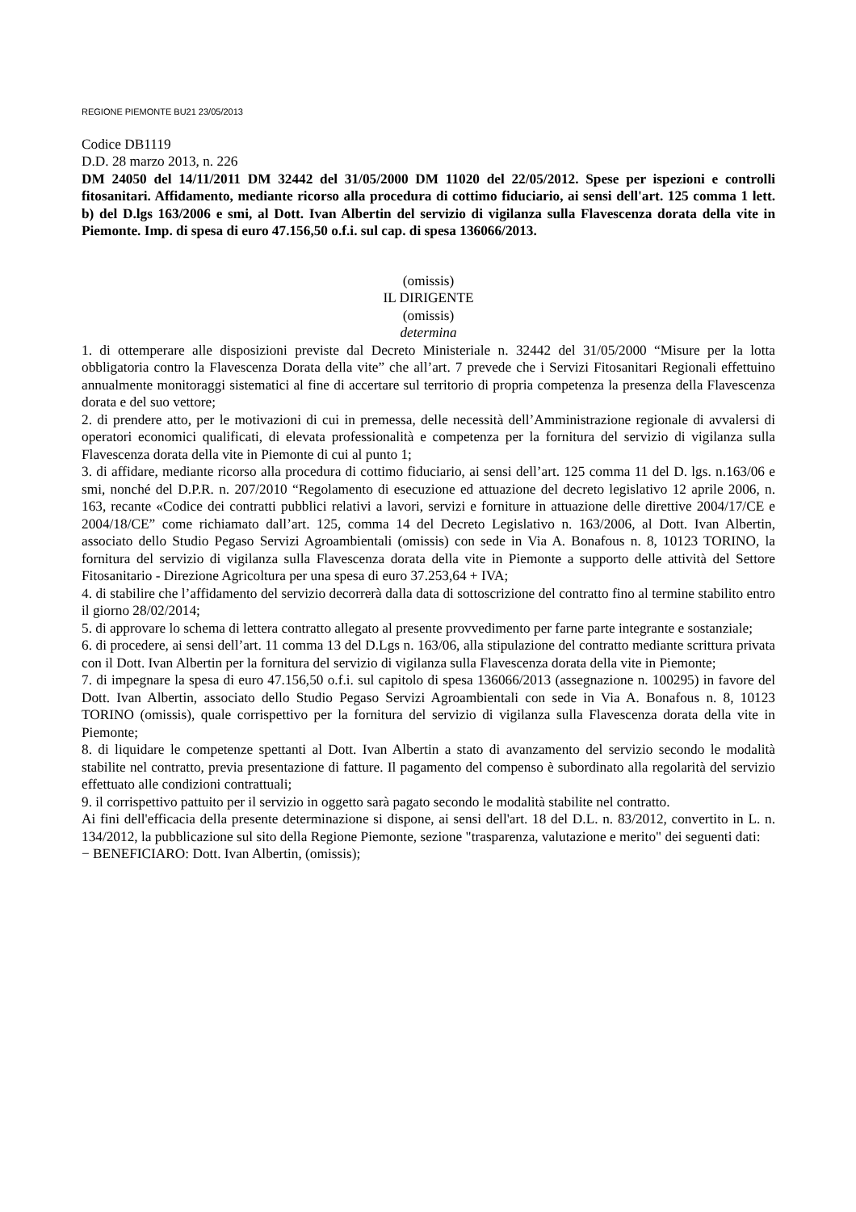REGIONE PIEMONTE BU21 23/05/2013
Codice DB1119
D.D. 28 marzo 2013, n. 226
DM 24050 del 14/11/2011 DM 32442 del 31/05/2000 DM 11020 del 22/05/2012. Spese per ispezioni e controlli fitosanitari. Affidamento, mediante ricorso alla procedura di cottimo fiduciario, ai sensi dell'art. 125 comma 1 lett. b) del D.lgs 163/2006 e smi, al Dott. Ivan Albertin del servizio di vigilanza sulla Flavescenza dorata della vite in Piemonte. Imp. di spesa di euro 47.156,50 o.f.i. sul cap. di spesa 136066/2013.
(omissis)
IL DIRIGENTE
(omissis)
determina
1. di ottemperare alle disposizioni previste dal Decreto Ministeriale n. 32442 del 31/05/2000 “Misure per la lotta obbligatoria contro la Flavescenza Dorata della vite” che all’art. 7 prevede che i Servizi Fitosanitari Regionali effettuino annualmente monitoraggi sistematici al fine di accertare sul territorio di propria competenza la presenza della Flavescenza dorata e del suo vettore;
2. di prendere atto, per le motivazioni di cui in premessa, delle necessità dell’Amministrazione regionale di avvalersi di operatori economici qualificati, di elevata professionalità e competenza per la fornitura del servizio di vigilanza sulla Flavescenza dorata della vite in Piemonte di cui al punto 1;
3. di affidare, mediante ricorso alla procedura di cottimo fiduciario, ai sensi dell’art. 125 comma 11 del D. lgs. n.163/06 e smi, nonché del D.P.R. n. 207/2010 “Regolamento di esecuzione ed attuazione del decreto legislativo 12 aprile 2006, n. 163, recante «Codice dei contratti pubblici relativi a lavori, servizi e forniture in attuazione delle direttive 2004/17/CE e 2004/18/CE” come richiamato dall’art. 125, comma 14 del Decreto Legislativo n. 163/2006, al Dott. Ivan Albertin, associato dello Studio Pegaso Servizi Agroambientali (omissis) con sede in Via A. Bonafous n. 8, 10123 TORINO, la fornitura del servizio di vigilanza sulla Flavescenza dorata della vite in Piemonte a supporto delle attività del Settore Fitosanitario - Direzione Agricoltura per una spesa di euro 37.253,64 + IVA;
4. di stabilire che l’affidamento del servizio decorrerà dalla data di sottoscrizione del contratto fino al termine stabilito entro il giorno 28/02/2014;
5. di approvare lo schema di lettera contratto allegato al presente provvedimento per farne parte integrante e sostanziale;
6. di procedere, ai sensi dell’art. 11 comma 13 del D.Lgs n. 163/06, alla stipulazione del contratto mediante scrittura privata con il Dott. Ivan Albertin per la fornitura del servizio di vigilanza sulla Flavescenza dorata della vite in Piemonte;
7. di impegnare la spesa di euro 47.156,50 o.f.i. sul capitolo di spesa 136066/2013 (assegnazione n. 100295) in favore del Dott. Ivan Albertin, associato dello Studio Pegaso Servizi Agroambientali con sede in Via A. Bonafous n. 8, 10123 TORINO (omissis), quale corrispettivo per la fornitura del servizio di vigilanza sulla Flavescenza dorata della vite in Piemonte;
8. di liquidare le competenze spettanti al Dott. Ivan Albertin a stato di avanzamento del servizio secondo le modalità stabilite nel contratto, previa presentazione di fatture. Il pagamento del compenso è subordinato alla regolarità del servizio effettuato alle condizioni contrattuali;
9. il corrispettivo pattuito per il servizio in oggetto sarà pagato secondo le modalità stabilite nel contratto.
Ai fini dell'efficacia della presente determinazione si dispone, ai sensi dell'art. 18 del D.L. n. 83/2012, convertito in L. n. 134/2012, la pubblicazione sul sito della Regione Piemonte, sezione "trasparenza, valutazione e merito" dei seguenti dati:
− BENEFICIARO: Dott. Ivan Albertin, (omissis);